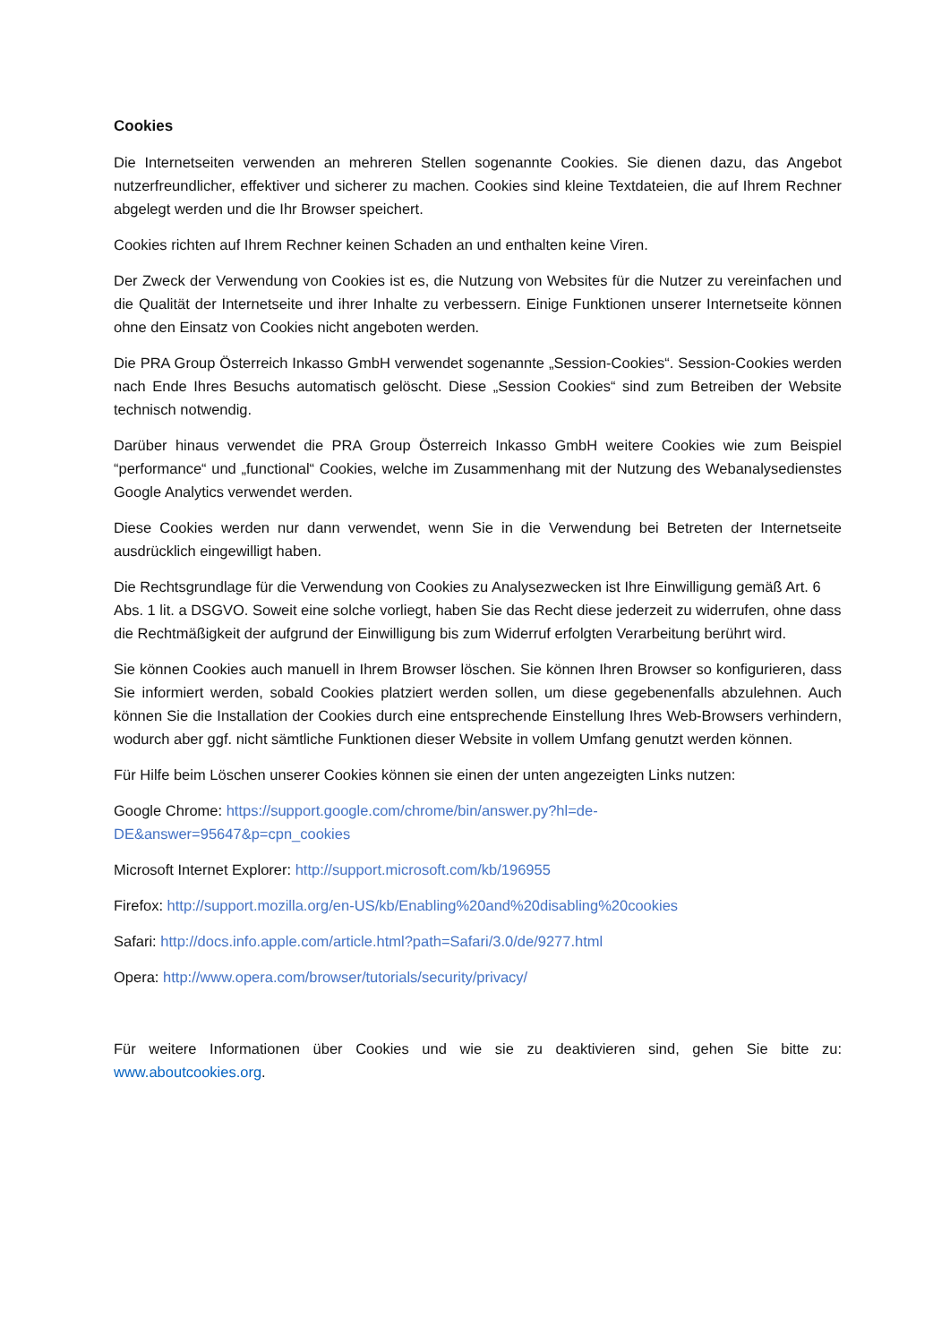Cookies
Die Internetseiten verwenden an mehreren Stellen sogenannte Cookies. Sie dienen dazu, das Angebot nutzerfreundlicher, effektiver und sicherer zu machen. Cookies sind kleine Textdateien, die auf Ihrem Rechner abgelegt werden und die Ihr Browser speichert.
Cookies richten auf Ihrem Rechner keinen Schaden an und enthalten keine Viren.
Der Zweck der Verwendung von Cookies ist es, die Nutzung von Websites für die Nutzer zu vereinfachen und die Qualität der Internetseite und ihrer Inhalte zu verbessern. Einige Funktionen unserer Internetseite können ohne den Einsatz von Cookies nicht angeboten werden.
Die PRA Group Österreich Inkasso GmbH verwendet sogenannte „Session-Cookies“. Session-Cookies werden nach Ende Ihres Besuchs automatisch gelöscht. Diese „Session Cookies“ sind zum Betreiben der Website technisch notwendig.
Darüber hinaus verwendet die PRA Group Österreich Inkasso GmbH weitere Cookies wie zum Beispiel “performance“ und „functional“ Cookies, welche im Zusammenhang mit der Nutzung des Webanalysedienstes Google Analytics verwendet werden.
Diese Cookies werden nur dann verwendet, wenn Sie in die Verwendung bei Betreten der Internetseite ausdrücklich eingewilligt haben.
Die Rechtsgrundlage für die Verwendung von Cookies zu Analysezwecken ist Ihre Einwilligung gemäß Art. 6 Abs. 1 lit. a DSGVO. Soweit eine solche vorliegt, haben Sie das Recht diese jederzeit zu widerrufen, ohne dass die Rechtmäßigkeit der aufgrund der Einwilligung bis zum Widerruf erfolgten Verarbeitung berührt wird.
Sie können Cookies auch manuell in Ihrem Browser löschen. Sie können Ihren Browser so konfigurieren, dass Sie informiert werden, sobald Cookies platziert werden sollen, um diese gegebenenfalls abzulehnen. Auch können Sie die Installation der Cookies durch eine entsprechende Einstellung Ihres Web-Browsers verhindern, wodurch aber ggf. nicht sämtliche Funktionen dieser Website in vollem Umfang genutzt werden können.
Für Hilfe beim Löschen unserer Cookies können sie einen der unten angezeigten Links nutzen:
Google Chrome: https://support.google.com/chrome/bin/answer.py?hl=de-
DE&answer=95647&p=cpn_cookies
Microsoft Internet Explorer: http://support.microsoft.com/kb/196955
Firefox: http://support.mozilla.org/en-US/kb/Enabling%20and%20disabling%20cookies
Safari: http://docs.info.apple.com/article.html?path=Safari/3.0/de/9277.html
Opera: http://www.opera.com/browser/tutorials/security/privacy/
Für weitere Informationen über Cookies und wie sie zu deaktivieren sind, gehen Sie bitte zu: www.aboutcookies.org.